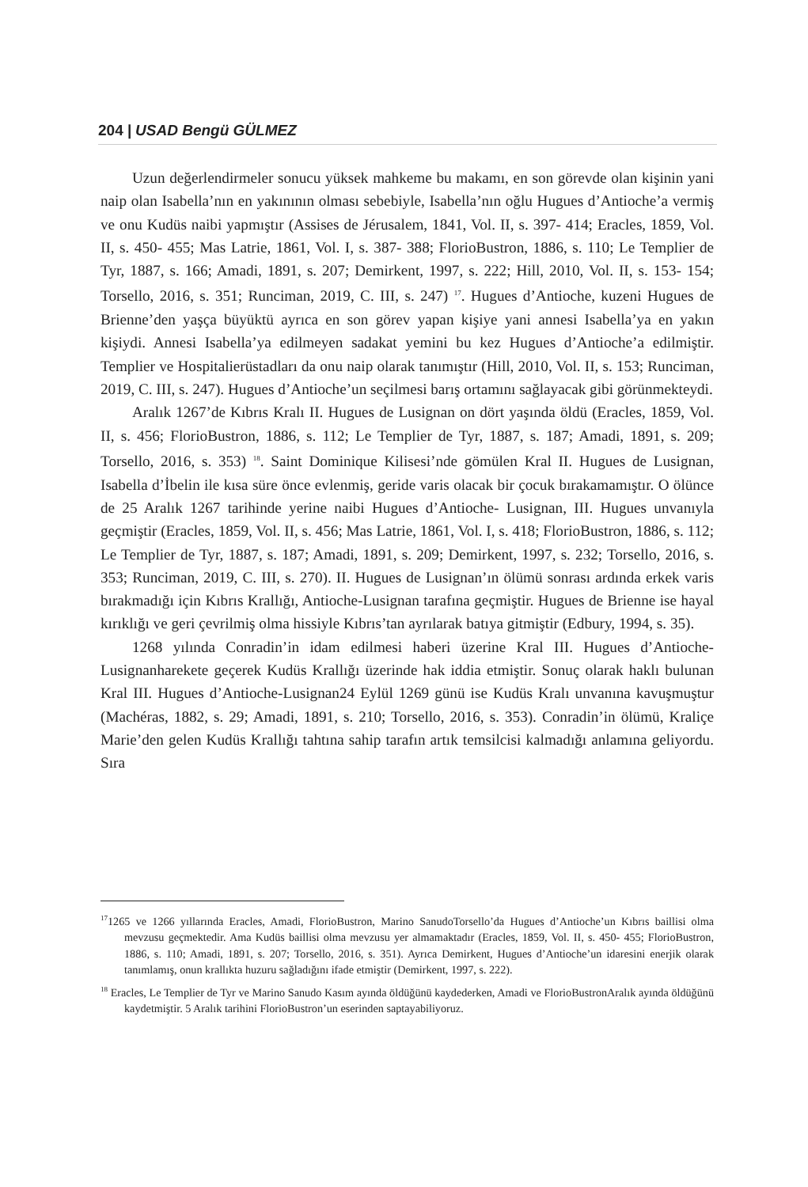204 | USAD Bengü GÜLMEZ
Uzun değerlendirmeler sonucu yüksek mahkeme bu makamı, en son görevde olan kişinin yani naip olan Isabella’nın en yakınının olması sebebiyle, Isabella’nın oğlu Hugues d’Antioche’a vermiş ve onu Kudüs naibi yapmıştır (Assises de Jérusalem, 1841, Vol. II, s. 397- 414; Eracles, 1859, Vol. II, s. 450- 455; Mas Latrie, 1861, Vol. I, s. 387- 388; FlorioBustron, 1886, s. 110; Le Templier de Tyr, 1887, s. 166; Amadi, 1891, s. 207; Demirkent, 1997, s. 222; Hill, 2010, Vol. II, s. 153- 154; Torsello, 2016, s. 351; Runciman, 2019, C. III, s. 247) <sup>17</sup>. Hugues d’Antioche, kuzeni Hugues de Brienne’den yaşça büyüktü ayrıca en son görev yapan kişiye yani annesi Isabella’ya en yakın kişiydi. Annesi Isabella’ya edilmeyen sadakat yemini bu kez Hugues d’Antioche’a edilmiştir. Templier ve Hospitalierüstadları da onu naip olarak tanımıştır (Hill, 2010, Vol. II, s. 153; Runciman, 2019, C. III, s. 247). Hugues d’Antioche’un seçilmesi barış ortamını sağlayacak gibi görünmekteydi.
Aralık 1267’de Kıbrıs Kralı II. Hugues de Lusignan on dört yaşında öldü (Eracles, 1859, Vol. II, s. 456; FlorioBustron, 1886, s. 112; Le Templier de Tyr, 1887, s. 187; Amadi, 1891, s. 209; Torsello, 2016, s. 353) <sup>18</sup>. Saint Dominique Kilisesi’nde gömülen Kral II. Hugues de Lusignan, Isabella d’İbelin ile kısa süre önce evlenmiş, geride varis olacak bir çocuk bırakamamıştır. O ölünce de 25 Aralık 1267 tarihinde yerine naibi Hugues d’Antioche- Lusignan, III. Hugues unvanıyla geçmiştir (Eracles, 1859, Vol. II, s. 456; Mas Latrie, 1861, Vol. I, s. 418; FlorioBustron, 1886, s. 112; Le Templier de Tyr, 1887, s. 187; Amadi, 1891, s. 209; Demirkent, 1997, s. 232; Torsello, 2016, s. 353; Runciman, 2019, C. III, s. 270). II. Hugues de Lusignan’ın ölümü sonrası ardında erkek varis bırakmadığı için Kıbrıs Krallığı, Antioche-Lusignan tarafına geçmiştir. Hugues de Brienne ise hayal kırıklığı ve geri çevrilmiş olma hissiyle Kıbrıs’tan ayrılarak batıya gitmiştir (Edbury, 1994, s. 35).
1268 yılında Conradin’in idam edilmesi haberi üzerine Kral III. Hugues d’Antioche-Lusignanharekete geçerek Kudüs Krallığı üzerinde hak iddia etmiştir. Sonuç olarak haklı bulunan Kral III. Hugues d’Antioche-Lusignan24 Eylül 1269 günü ise Kudüs Kralı unvanına kavuşmuştur (Machéras, 1882, s. 29; Amadi, 1891, s. 210; Torsello, 2016, s. 353). Conradin’in ölümü, Kraliçe Marie’den gelen Kudüs Krallığı tahtına sahip tarafın artık temsilcisi kalmadığı anlamına geliyordu. Sıra
<sup>17</sup> 1265 ve 1266 yıllarında Eracles, Amadi, FlorioBustron, Marino SanudoTorsello’da Hugues d’Antioche’un Kıbrıs baillisi olma mevzusu geçmektedir. Ama Kudüs baillisi olma mevzusu yer almamaktadır (Eracles, 1859, Vol. II, s. 450- 455; FlorioBustron, 1886, s. 110; Amadi, 1891, s. 207; Torsello, 2016, s. 351). Ayrıca Demirkent, Hugues d’Antioche’un idaresini enerjik olarak tanımlamış, onun krallıkta huzuru sağladığını ifade etmiştir (Demirkent, 1997, s. 222).
<sup>18</sup> Eracles, Le Templier de Tyr ve Marino Sanudo Kasım ayında öldüğünü kaydederken, Amadi ve FlorioBustronAralık ayında öldüğünü kaydetmiştir. 5 Aralık tarihini FlorioBustron’un eserinden saptayabiliyoruz.